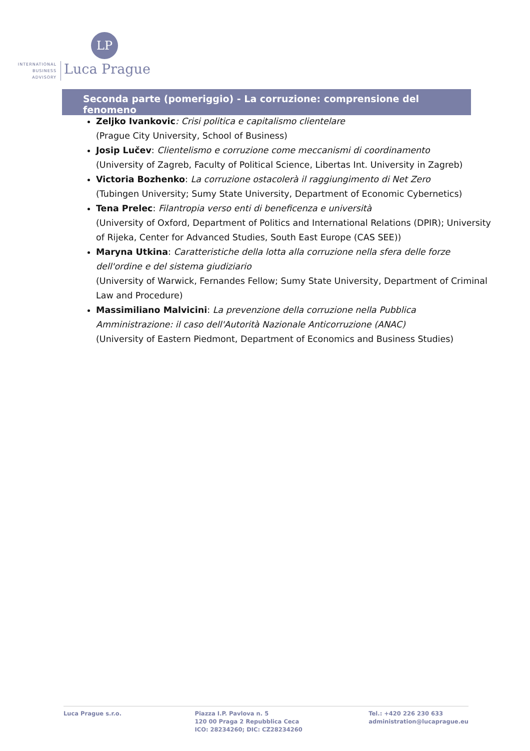LP
INTERNATIONAL
BUSINESS
ADVISORY
Luca Prague
Seconda parte (pomeriggio) - La corruzione: comprensione del fenomeno
Zeljko Ivankovic: Crisi politica e capitalismo clientelare
(Prague City University, School of Business)
Josip Lučev: Clientelismo e corruzione come meccanismi di coordinamento
(University of Zagreb, Faculty of Political Science, Libertas Int. University in Zagreb)
Victoria Bozhenko: La corruzione ostacolerà il raggiungimento di Net Zero
(Tubingen University; Sumy State University, Department of Economic Cybernetics)
Tena Prelec: Filantropia verso enti di beneficenza e università
(University of Oxford, Department of Politics and International Relations (DPIR); University of Rijeka, Center for Advanced Studies, South East Europe (CAS SEE))
Maryna Utkina: Caratteristiche della lotta alla corruzione nella sfera delle forze dell'ordine e del sistema giudiziario
(University of Warwick, Fernandes Fellow; Sumy State University, Department of Criminal Law and Procedure)
Massimiliano Malvicini: La prevenzione della corruzione nella Pubblica Amministrazione: il caso dell'Autorità Nazionale Anticorruzione (ANAC)
(University of Eastern Piedmont, Department of Economics and Business Studies)
Luca Prague s.r.o. Piazza I.P. Pavlova n. 5
120 00 Praga 2 Repubblica Ceca
ICO: 28234260; DIC: CZ28234260
Tel.: +420 226 230 633
administration@lucaprague.eu